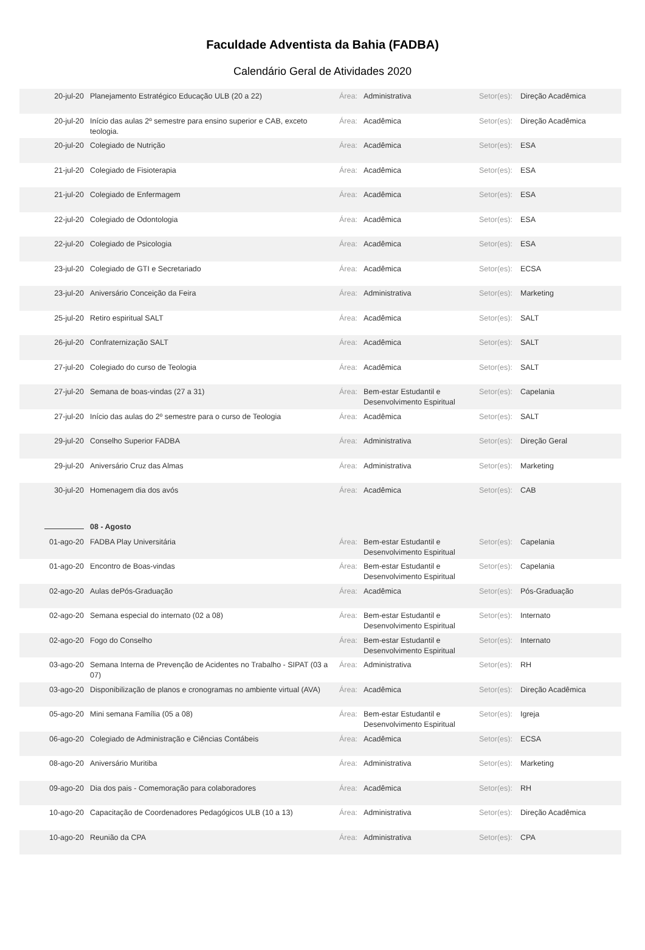Faculdade Adventista da Bahia (FADBA)
Calendário Geral de Atividades 2020
| 20-jul-20 | Planejamento Estratégico Educação ULB (20 a 22) | Área: | Administrativa | Setor(es): | Direção Acadêmica |
| 20-jul-20 | Início das aulas 2º semestre para ensino superior e CAB, exceto teologia. | Área: | Acadêmica | Setor(es): | Direção Acadêmica |
| 20-jul-20 | Colegiado de Nutrição | Área: | Acadêmica | Setor(es): | ESA |
| 21-jul-20 | Colegiado de Fisioterapia | Área: | Acadêmica | Setor(es): | ESA |
| 21-jul-20 | Colegiado de Enfermagem | Área: | Acadêmica | Setor(es): | ESA |
| 22-jul-20 | Colegiado de Odontologia | Área: | Acadêmica | Setor(es): | ESA |
| 22-jul-20 | Colegiado de Psicologia | Área: | Acadêmica | Setor(es): | ESA |
| 23-jul-20 | Colegiado de GTI e Secretariado | Área: | Acadêmica | Setor(es): | ECSA |
| 23-jul-20 | Aniversário Conceição da Feira | Área: | Administrativa | Setor(es): | Marketing |
| 25-jul-20 | Retiro espiritual SALT | Área: | Acadêmica | Setor(es): | SALT |
| 26-jul-20 | Confraternização SALT | Área: | Acadêmica | Setor(es): | SALT |
| 27-jul-20 | Colegiado do curso de Teologia | Área: | Acadêmica | Setor(es): | SALT |
| 27-jul-20 | Semana de boas-vindas (27 a 31) | Área: | Bem-estar Estudantil e Desenvolvimento Espiritual | Setor(es): | Capelania |
| 27-jul-20 | Início das aulas do 2º semestre para o curso de Teologia | Área: | Acadêmica | Setor(es): | SALT |
| 29-jul-20 | Conselho Superior FADBA | Área: | Administrativa | Setor(es): | Direção Geral |
| 29-jul-20 | Aniversário Cruz das Almas | Área: | Administrativa | Setor(es): | Marketing |
| 30-jul-20 | Homenagem dia dos avós | Área: | Acadêmica | Setor(es): | CAB |
| | 08 - Agosto | | | | |
| 01-ago-20 | FADBA Play Universitária | Área: | Bem-estar Estudantil e Desenvolvimento Espiritual | Setor(es): | Capelania |
| 01-ago-20 | Encontro de Boas-vindas | Área: | Bem-estar Estudantil e Desenvolvimento Espiritual | Setor(es): | Capelania |
| 02-ago-20 | Aulas dePós-Graduação | Área: | Acadêmica | Setor(es): | Pós-Graduação |
| 02-ago-20 | Semana especial do internato (02 a 08) | Área: | Bem-estar Estudantil e Desenvolvimento Espiritual | Setor(es): | Internato |
| 02-ago-20 | Fogo do Conselho | Área: | Bem-estar Estudantil e Desenvolvimento Espiritual | Setor(es): | Internato |
| 03-ago-20 | Semana Interna de Prevenção de Acidentes no Trabalho - SIPAT (03 a 07) | Área: | Administrativa | Setor(es): | RH |
| 03-ago-20 | Disponibilização de planos e cronogramas no ambiente virtual (AVA) | Área: | Acadêmica | Setor(es): | Direção Acadêmica |
| 05-ago-20 | Mini semana Família (05 a 08) | Área: | Bem-estar Estudantil e Desenvolvimento Espiritual | Setor(es): | Igreja |
| 06-ago-20 | Colegiado de Administração e Ciências Contábeis | Área: | Acadêmica | Setor(es): | ECSA |
| 08-ago-20 | Aniversário Muritiba | Área: | Administrativa | Setor(es): | Marketing |
| 09-ago-20 | Dia dos pais - Comemoração para colaboradores | Área: | Acadêmica | Setor(es): | RH |
| 10-ago-20 | Capacitação de Coordenadores Pedagógicos ULB (10 a 13) | Área: | Administrativa | Setor(es): | Direção Acadêmica |
| 10-ago-20 | Reunião da CPA | Área: | Administrativa | Setor(es): | CPA |